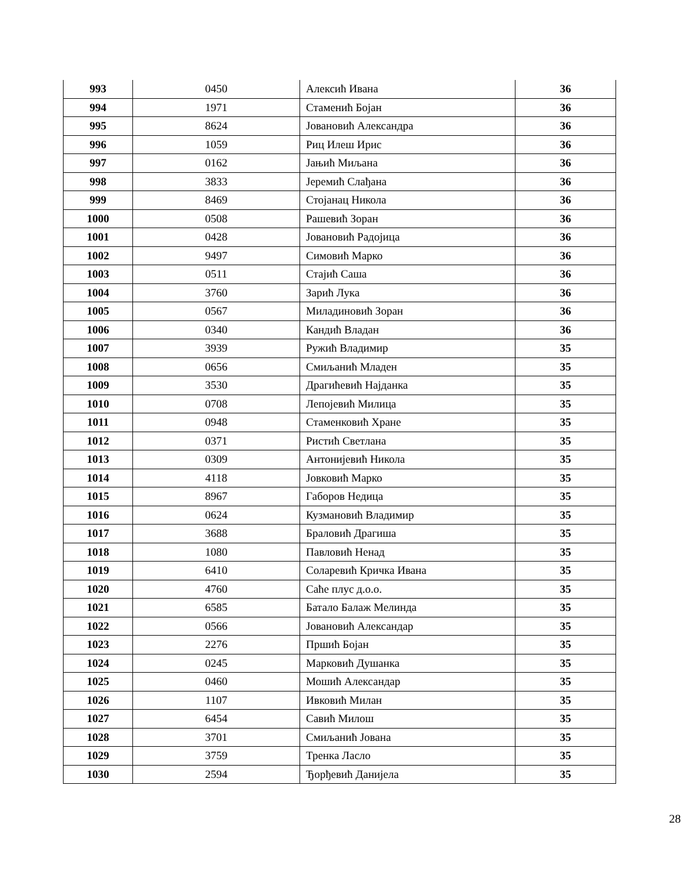| 993 | 0450 | Алексић Ивана | 36 |
| 994 | 1971 | Стаменић Бојан | 36 |
| 995 | 8624 | Јовановић Александра | 36 |
| 996 | 1059 | Риц Илеш Ирис | 36 |
| 997 | 0162 | Јањић Миљана | 36 |
| 998 | 3833 | Јеремић Слађана | 36 |
| 999 | 8469 | Стојанац Никола | 36 |
| 1000 | 0508 | Рашевић Зоран | 36 |
| 1001 | 0428 | Јовановић Радојица | 36 |
| 1002 | 9497 | Симовић Марко | 36 |
| 1003 | 0511 | Стајић Саша | 36 |
| 1004 | 3760 | Зарић Лука | 36 |
| 1005 | 0567 | Миладиновић Зоран | 36 |
| 1006 | 0340 | Кандић Владан | 36 |
| 1007 | 3939 | Ружић Владимир | 35 |
| 1008 | 0656 | Смиљанић Младен | 35 |
| 1009 | 3530 | Драгићевић Најданка | 35 |
| 1010 | 0708 | Лепојевић Милица | 35 |
| 1011 | 0948 | Стаменковић Хране | 35 |
| 1012 | 0371 | Ристић Светлана | 35 |
| 1013 | 0309 | Антонијевић Никола | 35 |
| 1014 | 4118 | Јовковић Марко | 35 |
| 1015 | 8967 | Габоров Недица | 35 |
| 1016 | 0624 | Кузмановић Владимир | 35 |
| 1017 | 3688 | Браловић Драгиша | 35 |
| 1018 | 1080 | Павловић Ненад | 35 |
| 1019 | 6410 | Соларевић Кричка Ивана | 35 |
| 1020 | 4760 | Саће плус д.о.о. | 35 |
| 1021 | 6585 | Батало Балаж Мелинда | 35 |
| 1022 | 0566 | Јовановић Александар | 35 |
| 1023 | 2276 | Пршић Бојан | 35 |
| 1024 | 0245 | Марковић Душанка | 35 |
| 1025 | 0460 | Мошић Александар | 35 |
| 1026 | 1107 | Ивковић Милан | 35 |
| 1027 | 6454 | Савић Милош | 35 |
| 1028 | 3701 | Смиљанић Јована | 35 |
| 1029 | 3759 | Тренка Ласло | 35 |
| 1030 | 2594 | Ђорђевић Данијела | 35 |
28